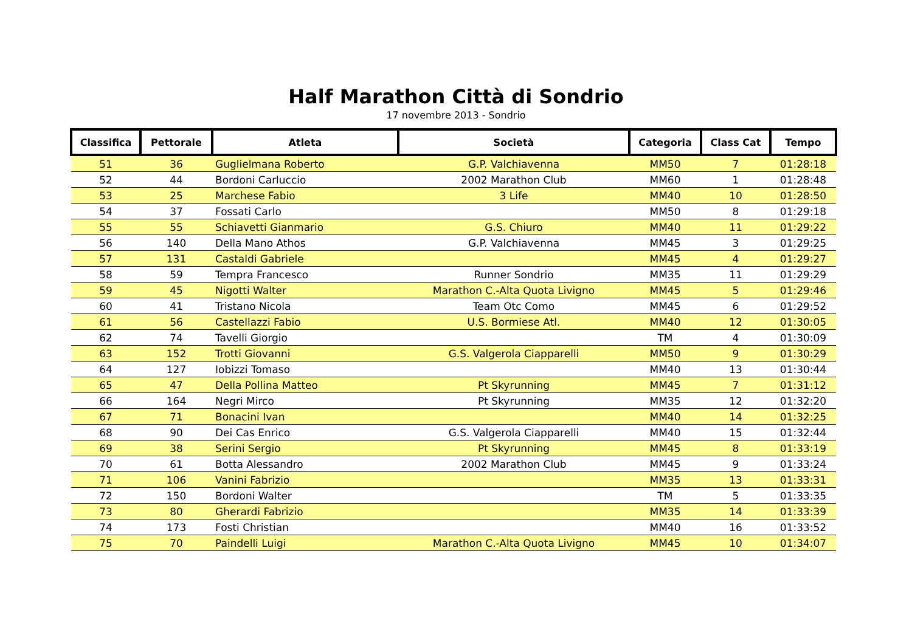Half Marathon Città di Sondrio
17 novembre 2013 - Sondrio
| Classifica | Pettorale | Atleta | Società | Categoria | Class Cat | Tempo |
| --- | --- | --- | --- | --- | --- | --- |
| 51 | 36 | Guglielmana Roberto | G.P. Valchiavenna | MM50 | 7 | 01:28:18 |
| 52 | 44 | Bordoni Carluccio | 2002 Marathon Club | MM60 | 1 | 01:28:48 |
| 53 | 25 | Marchese Fabio | 3 Life | MM40 | 10 | 01:28:50 |
| 54 | 37 | Fossati Carlo | | MM50 | 8 | 01:29:18 |
| 55 | 55 | Schiavetti Gianmario | G.S. Chiuro | MM40 | 11 | 01:29:22 |
| 56 | 140 | Della Mano Athos | G.P. Valchiavenna | MM45 | 3 | 01:29:25 |
| 57 | 131 | Castaldi Gabriele | | MM45 | 4 | 01:29:27 |
| 58 | 59 | Tempra Francesco | Runner Sondrio | MM35 | 11 | 01:29:29 |
| 59 | 45 | Nigotti Walter | Marathon C.-Alta Quota Livigno | MM45 | 5 | 01:29:46 |
| 60 | 41 | Tristano Nicola | Team Otc Como | MM45 | 6 | 01:29:52 |
| 61 | 56 | Castellazzi Fabio | U.S. Bormiese Atl. | MM40 | 12 | 01:30:05 |
| 62 | 74 | Tavelli Giorgio | | TM | 4 | 01:30:09 |
| 63 | 152 | Trotti Giovanni | G.S. Valgerola Ciapparelli | MM50 | 9 | 01:30:29 |
| 64 | 127 | Iobizzi Tomaso | | MM40 | 13 | 01:30:44 |
| 65 | 47 | Della Pollina Matteo | Pt Skyrunning | MM45 | 7 | 01:31:12 |
| 66 | 164 | Negri Mirco | Pt Skyrunning | MM35 | 12 | 01:32:20 |
| 67 | 71 | Bonacini Ivan | | MM40 | 14 | 01:32:25 |
| 68 | 90 | Dei Cas Enrico | G.S. Valgerola Ciapparelli | MM40 | 15 | 01:32:44 |
| 69 | 38 | Serini Sergio | Pt Skyrunning | MM45 | 8 | 01:33:19 |
| 70 | 61 | Botta Alessandro | 2002 Marathon Club | MM45 | 9 | 01:33:24 |
| 71 | 106 | Vanini Fabrizio | | MM35 | 13 | 01:33:31 |
| 72 | 150 | Bordoni Walter | | TM | 5 | 01:33:35 |
| 73 | 80 | Gherardi Fabrizio | | MM35 | 14 | 01:33:39 |
| 74 | 173 | Fosti Christian | | MM40 | 16 | 01:33:52 |
| 75 | 70 | Paindelli Luigi | Marathon C.-Alta Quota Livigno | MM45 | 10 | 01:34:07 |